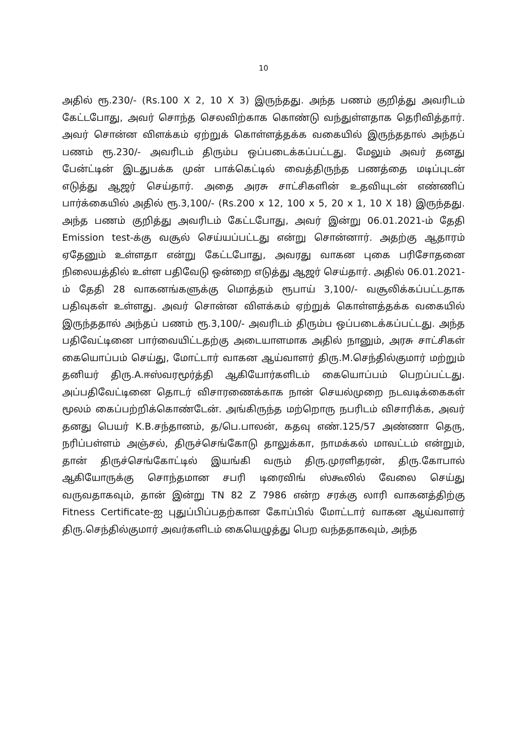10
அதில் ரூ.230/- (Rs.100 X 2, 10 X 3) இருந்தது. அந்த பணம் குறித்து அவரிடம் கேட்டபோது, அவர் சொந்த செலவிற்காக கொண்டு வந்துள்ளதாக தெரிவித்தார். அவர் சொன்ன விளக்கம் ஏற்றுக் கொள்ளத்தக்க வகையில் இருந்ததால் அந்தப் பணம் ரூ.230/- அவரிடம் திரும்ப ஒப்படைக்கப்பட்டது. மேலும் அவர் தனது பேன்ட்டின் இடதுபக்க முன் பாக்கெட்டில் வைத்திருந்த பணத்தை மடிப்புடன் எடுத்து ஆஜர் செய்தார். அதை அரசு சாட்சிகளின் உதவியுடன் எண்ணிப் பார்க்கையில் அதில் ரூ.3,100/- (Rs.200 x 12, 100 x 5, 20 x 1, 10 X 18) இருந்தது. அந்த பணம் குறித்து அவரிடம் கேட்டபோது, அவர் இன்று 06.01.2021-ம் தேதி Emission test-க்கு வசூல் செய்யப்பட்டது என்று சொன்னார். அதற்கு ஆதாரம் ஏதேனும் உள்ளதா என்று கேட்டபோது, அவரது வாகன புகை பரிசோதனை நிலையத்தில் உள்ள பதிவேடு ஒன்றை எடுத்து ஆஜர் செய்தார். அதில் 06.01.2021-ம் தேதி 28 வாகனங்களுக்கு மொத்தம் ரூபாய் 3,100/- வசூலிக்கப்பட்டதாக பதிவுகள் உள்ளது. அவர் சொன்ன விளக்கம் ஏற்றுக் கொள்ளத்தக்க வகையில் இருந்ததால் அந்தப் பணம் ரூ.3,100/- அவரிடம் திரும்ப ஒப்படைக்கப்பட்டது. அந்த பதிவேட்டினை பார்வையிட்டதற்கு அடையாளமாக அதில் நானும், அரசு சாட்சிகள் கையொப்பம் செய்து, மோட்டார் வாகன ஆய்வாளர் திரு.M.செந்தில்குமார் மற்றும் தனியர் திரு.A.ஈஸ்வரமூர்த்தி ஆகியோர்களிடம் கையொப்பம் பெறப்பட்டது. அப்பதிவேட்டினை தொடர் விசாரணைக்காக நான் செயல்முறை நடவடிக்கைகள் மூலம் கைப்பற்றிக்கொண்டேன். அங்கிருந்த மற்றொரு நபரிடம் விசாரிக்க, அவர் தனது பெயர் K.B.சந்தானம், த/பெ.பாலன், கதவு எண்.125/57 அண்ணா தெரு, நரிப்பள்ளம் அஞ்சல், திருச்செங்கோடு தாலுக்கா, நாமக்கல் மாவட்டம் என்றும், தான் திருச்செங்கோட்டில் இயங்கி வரும் திரு.முரளிதரன், திரு.கோபால் ஆகியோருக்கு சொந்தமான சபரி டிரைவிங் ஸ்கூலில் வேலை செய்து வருவதாகவும், தான் இன்று TN 82 Z 7986 என்ற சரக்கு லாரி வாகனத்திற்கு Fitness Certificate-ஐ புதுப்பிப்பதற்கான கோப்பில் மோட்டார் வாகன ஆய்வாளர் திரு.செந்தில்குமார் அவர்களிடம் கையெழுத்து பெற வந்ததாகவும், அந்த